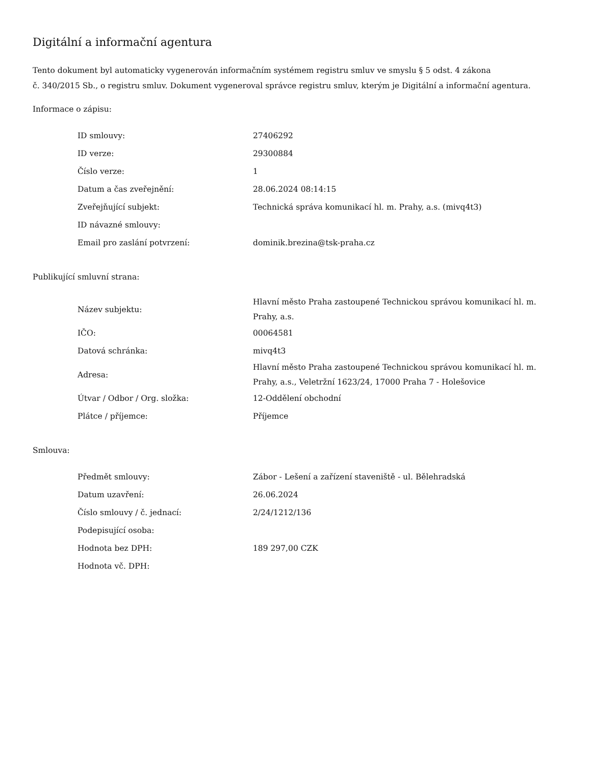Digitální a informační agentura
Tento dokument byl automaticky vygenerován informačním systémem registru smluv ve smyslu § 5 odst. 4 zákona
č. 340/2015 Sb., o registru smluv. Dokument vygeneroval správce registru smluv, kterým je Digitální a informační agentura.
Informace o zápisu:
| ID smlouvy: | 27406292 |
| ID verze: | 29300884 |
| Číslo verze: | 1 |
| Datum a čas zveřejnění: | 28.06.2024 08:14:15 |
| Zveřejňující subjekt: | Technická správa komunikací hl. m. Prahy, a.s. (mivq4t3) |
| ID návazné smlouvy: | |
| Email pro zaslání potvrzení: | dominik.brezina@tsk-praha.cz |
Publikující smluvní strana:
| Název subjektu: | Hlavní město Praha zastoupené Technickou správou komunikací hl. m. Prahy, a.s. |
| IČO: | 00064581 |
| Datová schránka: | mivq4t3 |
| Adresa: | Hlavní město Praha zastoupené Technickou správou komunikací hl. m. Prahy, a.s., Veletržní 1623/24, 17000 Praha 7 - Holešovice |
| Útvar / Odbor / Org. složka: | 12-Oddělení obchodní |
| Plátce / příjemce: | Příjemce |
Smlouva:
| Předmět smlouvy: | Zábor - Lešení a zařízení staveniště - ul. Bělehradská |
| Datum uzavření: | 26.06.2024 |
| Číslo smlouvy / č. jednací: | 2/24/1212/136 |
| Podepisující osoba: | |
| Hodnota bez DPH: | 189 297,00 CZK |
| Hodnota vč. DPH: | |